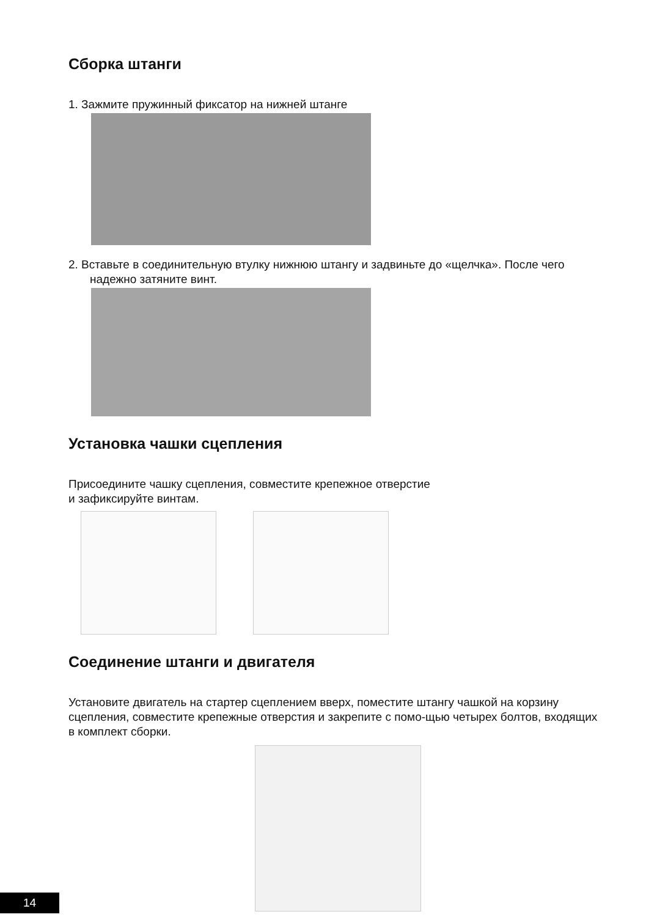Сборка штанги
1. Зажмите пружинный фиксатор на нижней штанге
2. Вставьте в соединительную втулку нижнюю штангу и задвиньте до «щелчка». После чего надежно затяните винт.
Установка чашки сцепления
Присоедините чашку сцепления, совместите крепежное отверстие
и зафиксируйте винтам.
Соединение штанги и двигателя
Установите двигатель на стартер сцеплением вверх, поместите штангу чашкой на корзину сцепления, совместите крепежные отверстия и закрепите с помо-щью четырех болтов, входящих в комплект сборки.
14